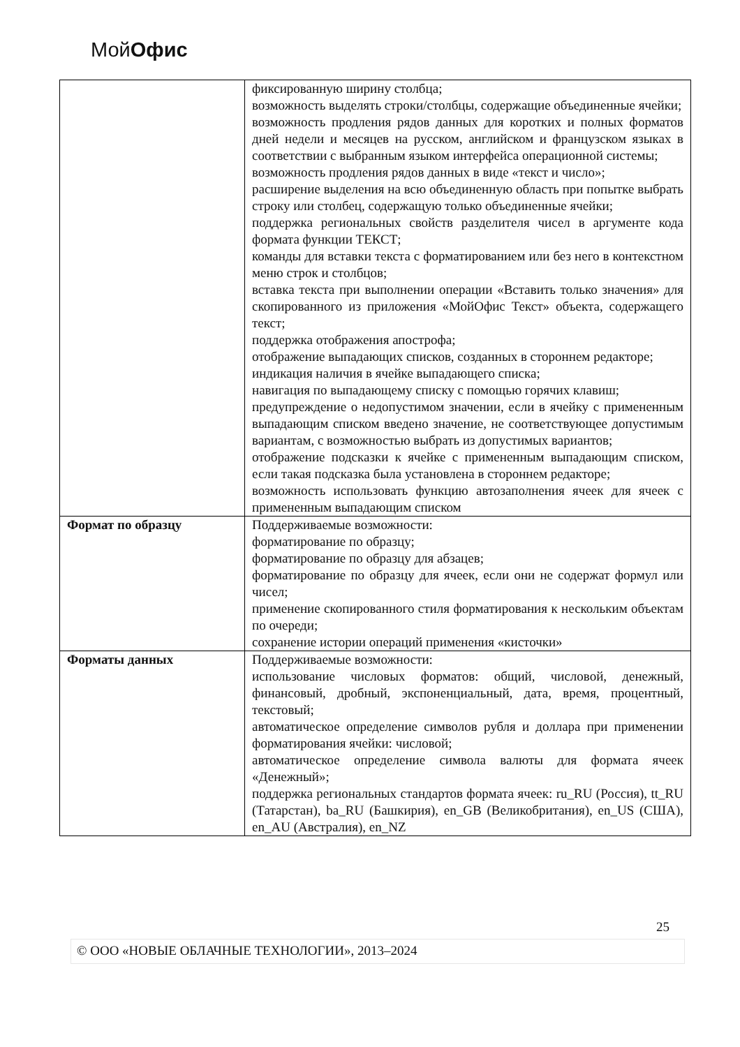МойОфис
| | фиксированную ширину столбца; возможность выделять строки/столбцы, содержащие объединенные ячейки; возможность продления рядов данных для коротких и полных форматов дней недели и месяцев на русском, английском и французском языках в соответствии с выбранным языком интерфейса операционной системы; возможность продления рядов данных в виде «текст и число»; расширение выделения на всю объединенную область при попытке выбрать строку или столбец, содержащую только объединенные ячейки; поддержка региональных свойств разделителя чисел в аргументе кода формата функции ТЕКСТ; команды для вставки текста с форматированием или без него в контекстном меню строк и столбцов; вставка текста при выполнении операции «Вставить только значения» для скопированного из приложения «МойОфис Текст» объекта, содержащего текст; поддержка отображения апострофа; отображение выпадающих списков, созданных в стороннем редакторе; индикация наличия в ячейке выпадающего списка; навигация по выпадающему списку с помощью горячих клавиш; предупреждение о недопустимом значении, если в ячейку с примененным выпадающим списком введено значение, не соответствующее допустимым вариантам, с возможностью выбрать из допустимых вариантов; отображение подсказки к ячейке с примененным выпадающим списком, если такая подсказка была установлена в стороннем редакторе; возможность использовать функцию автозаполнения ячеек для ячеек с примененным выпадающим списком |
| Формат по образцу | Поддерживаемые возможности: форматирование по образцу; форматирование по образцу для абзацев; форматирование по образцу для ячеек, если они не содержат формул или чисел; применение скопированного стиля форматирования к нескольким объектам по очереди; сохранение истории операций применения «кисточки» |
| Форматы данных | Поддерживаемые возможности: использование числовых форматов: общий, числовой, денежный, финансовый, дробный, экспоненциальный, дата, время, процентный, текстовый; автоматическое определение символов рубля и доллара при применении форматирования ячейки: числовой; автоматическое определение символа валюты для формата ячеек «Денежный»; поддержка региональных стандартов формата ячеек: ru_RU (Россия), tt_RU (Татарстан), ba_RU (Башкирия), en_GB (Великобритания), en_US (США), en_AU (Австралия), en_NZ |
25
© ООО «НОВЫЕ ОБЛАЧНЫЕ ТЕХНОЛОГИИ», 2013–2024